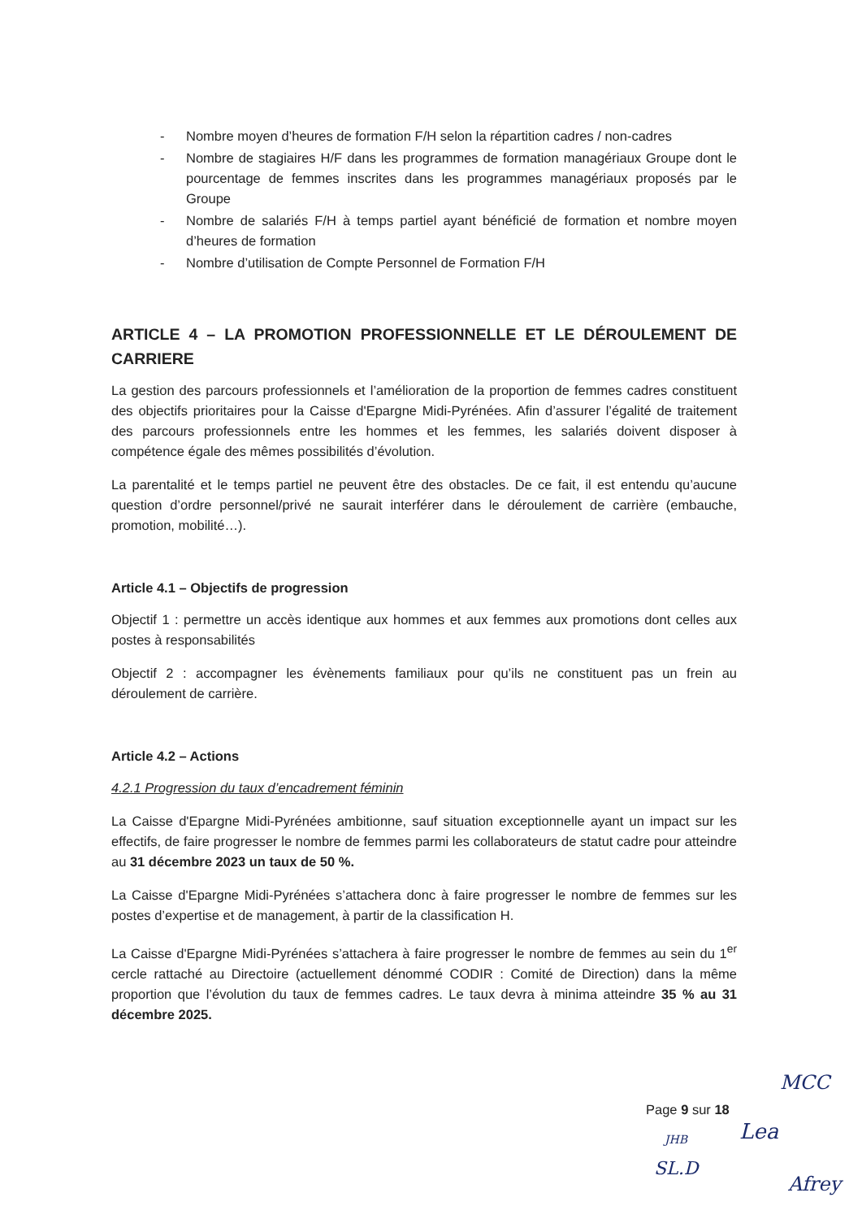- Nombre moyen d’heures de formation F/H selon la répartition cadres / non-cadres
- Nombre de stagiaires H/F dans les programmes de formation managériaux Groupe dont le pourcentage de femmes inscrites dans les programmes managériaux proposés par le Groupe
- Nombre de salariés F/H à temps partiel ayant bénéficié de formation et nombre moyen d’heures de formation
- Nombre d’utilisation de Compte Personnel de Formation F/H
ARTICLE 4 – LA PROMOTION PROFESSIONNELLE ET LE DÉROULEMENT DE CARRIERE
La gestion des parcours professionnels et l’amélioration de la proportion de femmes cadres constituent des objectifs prioritaires pour la Caisse d'Epargne Midi-Pyrénées. Afin d’assurer l’égalité de traitement des parcours professionnels entre les hommes et les femmes, les salariés doivent disposer à compétence égale des mêmes possibilités d’évolution.
La parentalité et le temps partiel ne peuvent être des obstacles. De ce fait, il est entendu qu’aucune question d’ordre personnel/privé ne saurait interférer dans le déroulement de carrière (embauche, promotion, mobilité…).
Article 4.1 – Objectifs de progression
Objectif 1 : permettre un accès identique aux hommes et aux femmes aux promotions dont celles aux postes à responsabilités
Objectif 2 : accompagner les évènements familiaux pour qu’ils ne constituent pas un frein au déroulement de carrière.
Article 4.2 – Actions
4.2.1 Progression du taux d’encadrement féminin
La Caisse d'Epargne Midi-Pyrénées ambitionne, sauf situation exceptionnelle ayant un impact sur les effectifs, de faire progresser le nombre de femmes parmi les collaborateurs de statut cadre pour atteindre au 31 décembre 2023 un taux de 50 %.
La Caisse d'Epargne Midi-Pyrénées s’attachera donc à faire progresser le nombre de femmes sur les postes d’expertise et de management, à partir de la classification H.
La Caisse d'Epargne Midi-Pyrénées s’attachera à faire progresser le nombre de femmes au sein du 1<sup>er</sup> cercle rattaché au Directoire (actuellement dénommé CODIR : Comité de Direction) dans la même proportion que l’évolution du taux de femmes cadres. Le taux devra à minima atteindre 35 % au 31 décembre 2025.
Page 9 sur 18
MCC
JHB Lea
SL.D
Afrey